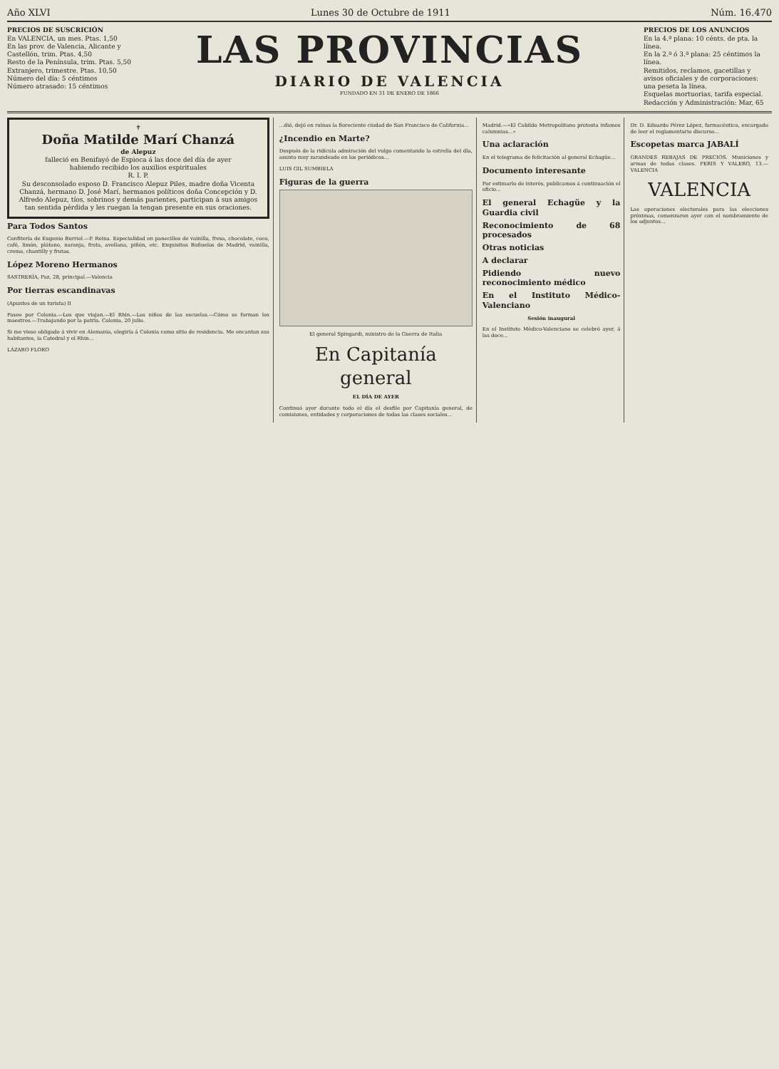Año XLVI Lunes 30 de Octubre de 1911 Núm. 16.470
PRECIOS DE SUSCRICIÓN
En VALENCIA, un mes. Ptas. 1,50
En las prov. de Valencia, Alicante y Castellón, trim. Ptas. 4,50
Resto de la Península, trim. Ptas. 5,50
Extranjero, trimestre. Ptas. 10,50
Número del día: 5 céntimos
Número atrasado: 15 céntimos
LAS PROVINCIAS
DIARIO DE VALENCIA
FUNDADO EN 31 DE ENERO DE 1866
PRECIOS DE LOS ANUNCIOS
En la 4.ª plana: 10 cénts. de pta. la línea.
En la 2.ª ó 3.ª plana: 25 céntimos la línea.
Remitidos, reclamos, gacetillas y avisos oficiales y de corporaciones: una peseta la línea.
Esquelas mortuorias, tarifa especial.
Redacción y Administración: Mar, 65
✝
Doña Matilde Marí Chanzá
de Alepuz
falleció en Benifayó de Espioca á las doce del día de ayer
habiendo recibido los auxilios espirituales
R. I. P.
Su desconsolado esposo D. Francisco Alepuz Piles, madre doña Vicenta Chanzá, hermano D. José Marí, hermanos políticos doña Concepción y D. Alfredo Alepuz, tíos, sobrinos y demás parientes, participan á sus amigos tan sentida pérdida y les ruegan la tengan presente en sus oraciones.
Para Todos Santos
Confitería de Eugenio Burriel.—P. Reina. Especialidad en panecillos de vainilla, fresa, chocolate, coco, café, limón, plátano, naranja, fruta, avellana, piñón, etc. Exquisitos Buñuelos de Madrid, vainilla, crema, chantilly y frutas.
López Moreno Hermanos
SASTRERÍA, Paz, 28, principal.—Valencia
Por tierras escandinavas
(Apuntes de un turista) II
Paseo por Colonia.—Los que viajan.—El Rhin.—Los niños de las escuelas.—Cómo se forman los maestros.—Trabajando por la patria. Colonia, 20 julio.
Si me viese obligado á vivir en Alemania, elegiría á Colonia como sitio de residencia. Me encantan sus habitantes, la Catedral y el Rhin...
LÁZARO FLORO
...dió, dejó en ruinas la floreciente ciudad de San Francisco de California...
¿Incendio en Marte?
Después de la ridícula admiración del vulgo comentando la estrella del día, asunto muy zarandeado en los periódicos...
LUIS GIL SUMBIELA
Figuras de la guerra
El general Spingardi, ministro de la Guerra de Italia
En Capitanía general
EL DÍA DE AYER
Continuó ayer durante todo el día el desfile por Capitanía general, de comisiones, entidades y corporaciones de todas las clases sociales...
Madrid.—«El Cabildo Metropolitano protesta infames calumnias...»
Una aclaración
En el telegrama de felicitación al general Echagüe...
Documento interesante
Por estimarlo de interés, publicamos á continuación el oficio...
El general Echagüe y la Guardia civil
Reconocimiento de 68 procesados
Otras noticias
A declarar
Pidiendo nuevo reconocimiento médico
En el Instituto Médico-Valenciano
Sesión inaugural
En el Instituto Médico-Valenciano se celebró ayer, á las doce...
Dr. D. Eduardo Pérez López, farmacéutico, encargado de leer el reglamentario discurso...
Escopetas marca JABALÍ
GRANDES REBAJAS DE PRECIOS. Municiones y armas de todas clases. PERIS Y VALERO, 13.—VALENCIA
VALENCIA
Las operaciones electorales para las elecciones próximas, comenzaron ayer con el nombramiento de los adjuntos...